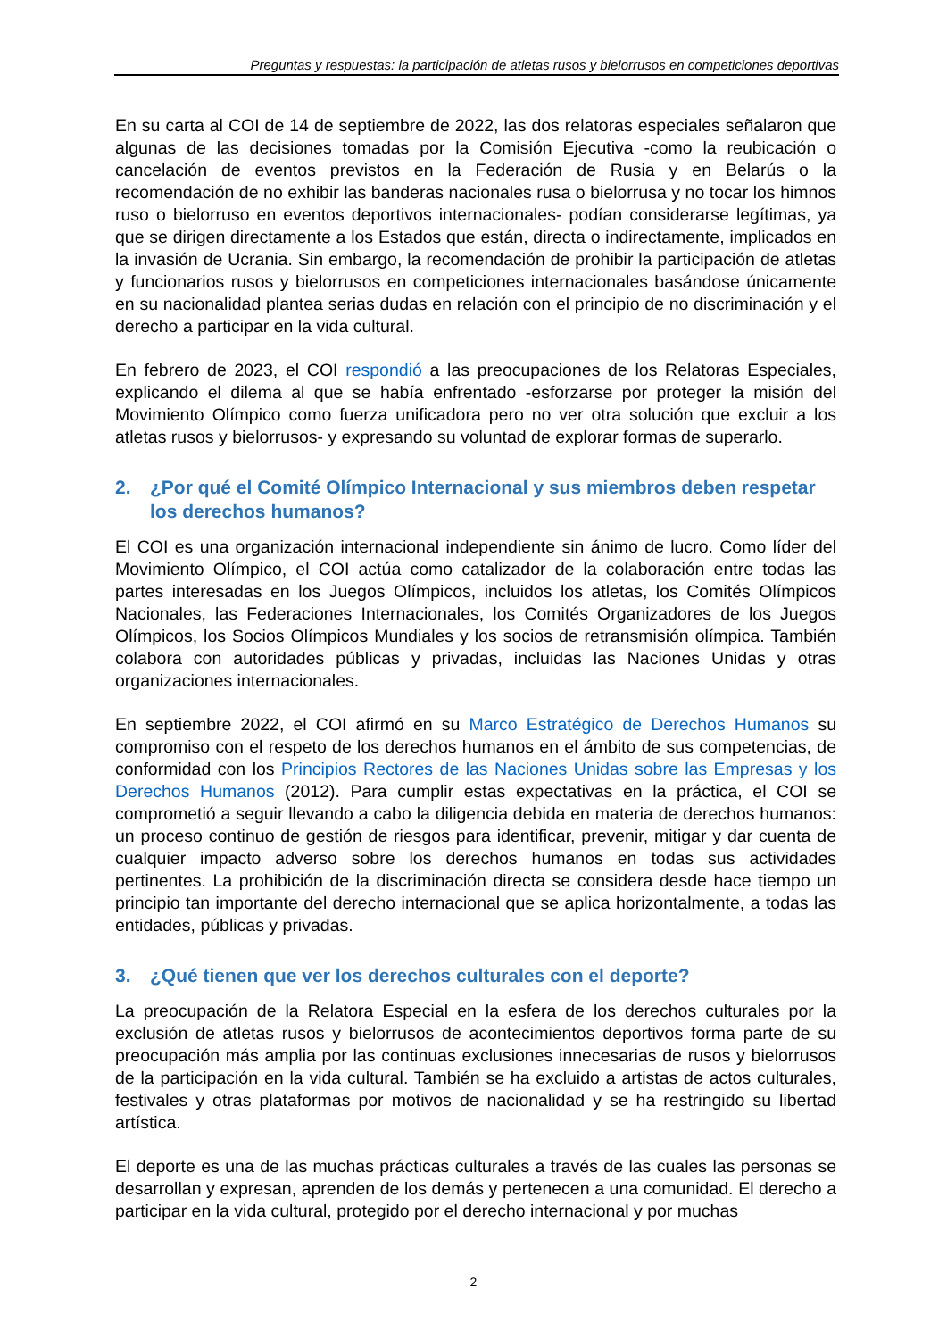Preguntas y respuestas: la participación de atletas rusos y bielorrusos en competiciones deportivas
En su carta al COI de 14 de septiembre de 2022, las dos relatoras especiales señalaron que algunas de las decisiones tomadas por la Comisión Ejecutiva -como la reubicación o cancelación de eventos previstos en la Federación de Rusia y en Belarús o la recomendación de no exhibir las banderas nacionales rusa o bielorrusa y no tocar los himnos ruso o bielorruso en eventos deportivos internacionales- podían considerarse legítimas, ya que se dirigen directamente a los Estados que están, directa o indirectamente, implicados en la invasión de Ucrania. Sin embargo, la recomendación de prohibir la participación de atletas y funcionarios rusos y bielorrusos en competiciones internacionales basándose únicamente en su nacionalidad plantea serias dudas en relación con el principio de no discriminación y el derecho a participar en la vida cultural.
En febrero de 2023, el COI respondió a las preocupaciones de los Relatoras Especiales, explicando el dilema al que se había enfrentado -esforzarse por proteger la misión del Movimiento Olímpico como fuerza unificadora pero no ver otra solución que excluir a los atletas rusos y bielorrusos- y expresando su voluntad de explorar formas de superarlo.
2. ¿Por qué el Comité Olímpico Internacional y sus miembros deben respetar los derechos humanos?
El COI es una organización internacional independiente sin ánimo de lucro. Como líder del Movimiento Olímpico, el COI actúa como catalizador de la colaboración entre todas las partes interesadas en los Juegos Olímpicos, incluidos los atletas, los Comités Olímpicos Nacionales, las Federaciones Internacionales, los Comités Organizadores de los Juegos Olímpicos, los Socios Olímpicos Mundiales y los socios de retransmisión olímpica. También colabora con autoridades públicas y privadas, incluidas las Naciones Unidas y otras organizaciones internacionales.
En septiembre 2022, el COI afirmó en su Marco Estratégico de Derechos Humanos su compromiso con el respeto de los derechos humanos en el ámbito de sus competencias, de conformidad con los Principios Rectores de las Naciones Unidas sobre las Empresas y los Derechos Humanos (2012). Para cumplir estas expectativas en la práctica, el COI se comprometió a seguir llevando a cabo la diligencia debida en materia de derechos humanos: un proceso continuo de gestión de riesgos para identificar, prevenir, mitigar y dar cuenta de cualquier impacto adverso sobre los derechos humanos en todas sus actividades pertinentes. La prohibición de la discriminación directa se considera desde hace tiempo un principio tan importante del derecho internacional que se aplica horizontalmente, a todas las entidades, públicas y privadas.
3. ¿Qué tienen que ver los derechos culturales con el deporte?
La preocupación de la Relatora Especial en la esfera de los derechos culturales por la exclusión de atletas rusos y bielorrusos de acontecimientos deportivos forma parte de su preocupación más amplia por las continuas exclusiones innecesarias de rusos y bielorrusos de la participación en la vida cultural. También se ha excluido a artistas de actos culturales, festivales y otras plataformas por motivos de nacionalidad y se ha restringido su libertad artística.
El deporte es una de las muchas prácticas culturales a través de las cuales las personas se desarrollan y expresan, aprenden de los demás y pertenecen a una comunidad. El derecho a participar en la vida cultural, protegido por el derecho internacional y por muchas
2